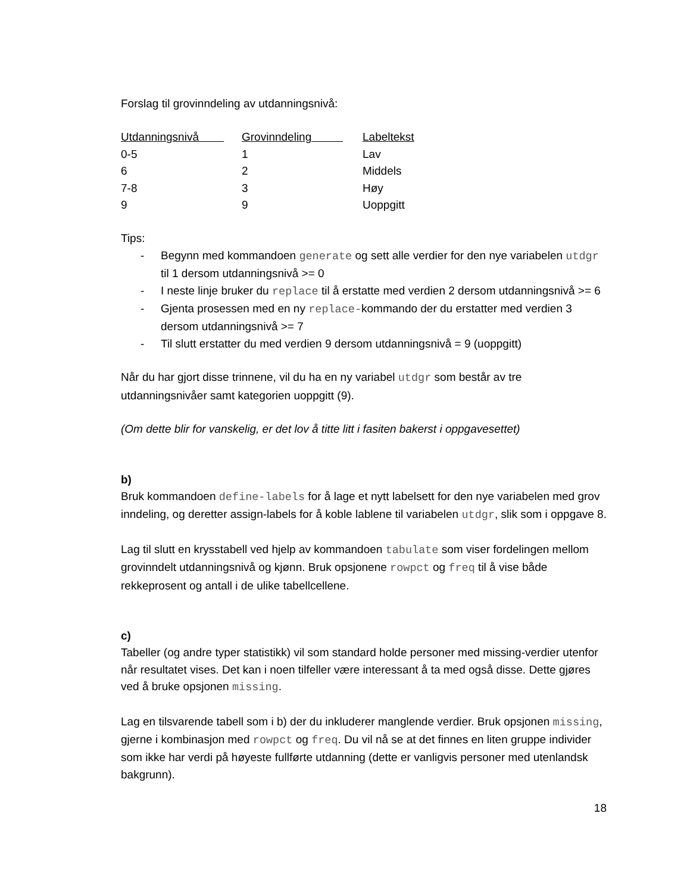Forslag til grovinndeling av utdanningsnivå:
| Utdanningsnivå | Grovinndeling | Labeltekst |
| --- | --- | --- |
| 0-5 | 1 | Lav |
| 6 | 2 | Middels |
| 7-8 | 3 | Høy |
| 9 | 9 | Uoppgitt |
Tips:
- Begynn med kommandoen generate og sett alle verdier for den nye variabelen utdgr til 1 dersom utdanningsnivå >= 0
- I neste linje bruker du replace til å erstatte med verdien 2 dersom utdanningsnivå >= 6
- Gjenta prosessen med en ny replace-kommando der du erstatter med verdien 3 dersom utdanningsnivå >= 7
- Til slutt erstatter du med verdien 9 dersom utdanningsnivå = 9 (uoppgitt)
Når du har gjort disse trinnene, vil du ha en ny variabel utdgr som består av tre utdanningsnivåer samt kategorien uoppgitt (9).
(Om dette blir for vanskelig, er det lov å titte litt i fasiten bakerst i oppgavesettet)
b)
Bruk kommandoen define-labels for å lage et nytt labelsett for den nye variabelen med grov inndeling, og deretter assign-labels for å koble lablene til variabelen utdgr, slik som i oppgave 8.
Lag til slutt en krysstabell ved hjelp av kommandoen tabulate som viser fordelingen mellom grovinndelt utdanningsnivå og kjønn. Bruk opsjonene rowpct og freq til å vise både rekkeprosent og antall i de ulike tabellcellene.
c)
Tabeller (og andre typer statistikk) vil som standard holde personer med missing-verdier utenfor når resultatet vises. Det kan i noen tilfeller være interessant å ta med også disse. Dette gjøres ved å bruke opsjonen missing.
Lag en tilsvarende tabell som i b) der du inkluderer manglende verdier. Bruk opsjonen missing, gjerne i kombinasjon med rowpct og freq. Du vil nå se at det finnes en liten gruppe individer som ikke har verdi på høyeste fullførte utdanning (dette er vanligvis personer med utenlandsk bakgrunn).
18